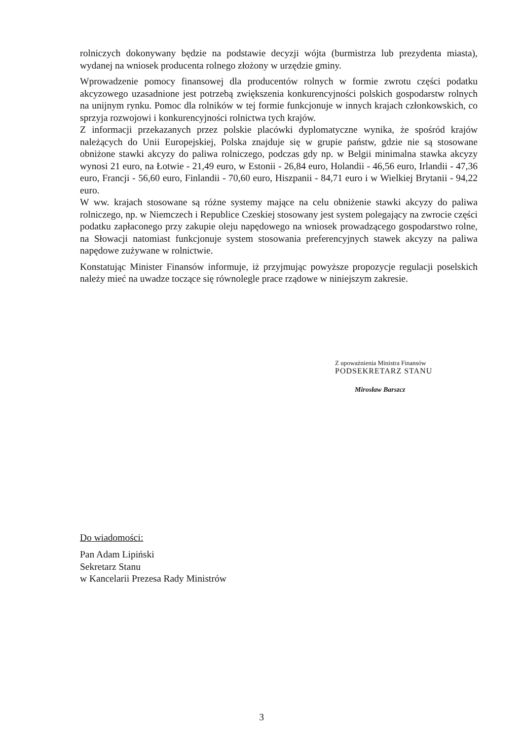rolniczych dokonywany będzie na podstawie decyzji wójta (burmistrza lub prezydenta miasta), wydanej na wniosek producenta rolnego złożony w urzędzie gminy.
Wprowadzenie pomocy finansowej dla producentów rolnych w formie zwrotu części podatku akcyzowego uzasadnione jest potrzebą zwiększenia konkurencyjności polskich gospodarstw rolnych na unijnym rynku. Pomoc dla rolników w tej formie funkcjonuje w innych krajach członkowskich, co sprzyja rozwojowi i konkurencyjności rolnictwa tych krajów.
Z informacji przekazanych przez polskie placówki dyplomatyczne wynika, że spośród krajów należących do Unii Europejskiej, Polska znajduje się w grupie państw, gdzie nie są stosowane obniżone stawki akcyzy do paliwa rolniczego, podczas gdy np. w Belgii minimalna stawka akcyzy wynosi 21 euro, na Łotwie - 21,49 euro, w Estonii - 26,84 euro, Holandii - 46,56 euro, Irlandii - 47,36 euro, Francji - 56,60 euro, Finlandii - 70,60 euro, Hiszpanii - 84,71 euro i w Wielkiej Brytanii - 94,22 euro.
W ww. krajach stosowane są różne systemy mające na celu obniżenie stawki akcyzy do paliwa rolniczego, np. w Niemczech i Republice Czeskiej stosowany jest system polegający na zwrocie części podatku zapłaconego przy zakupie oleju napędowego na wniosek prowadzącego gospodarstwo rolne, na Słowacji natomiast funkcjonuje system stosowania preferencyjnych stawek akcyzy na paliwa napędowe zużywane w rolnictwie.
Konstatując Minister Finansów informuje, iż przyjmując powyższe propozycje regulacji poselskich należy mieć na uwadze toczące się równolegle prace rządowe w niniejszym zakresie.
Z upoważnienia Ministra Finansów
PODSEKRETARZ STANU
Mirosław Barszcz
Do wiadomości:
Pan Adam Lipiński
Sekretarz Stanu
w Kancelarii Prezesa Rady Ministrów
3